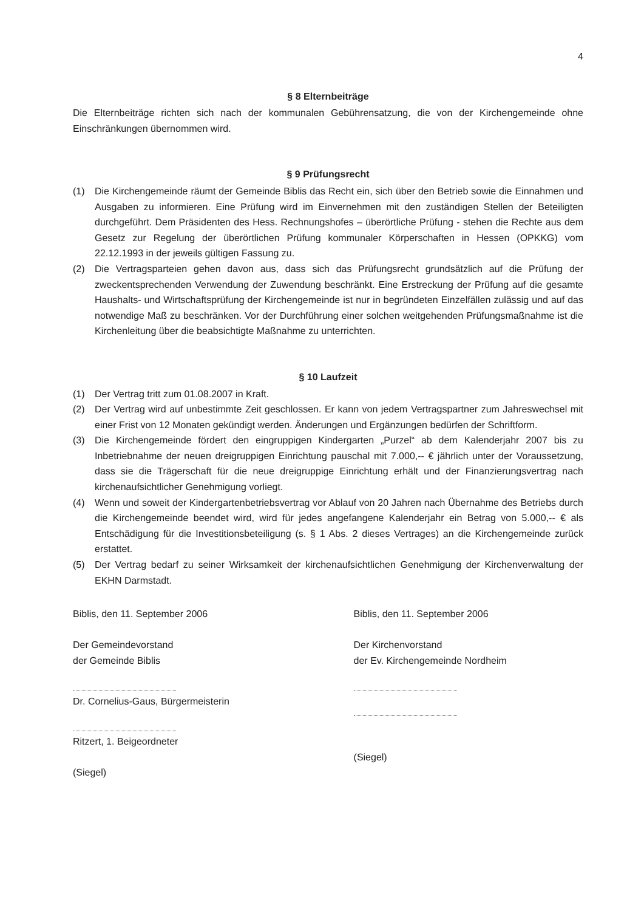4
§ 8 Elternbeiträge
Die Elternbeiträge richten sich nach der kommunalen Gebührensatzung, die von der Kirchengemeinde ohne Einschränkungen übernommen wird.
§ 9 Prüfungsrecht
(1) Die Kirchengemeinde räumt der Gemeinde Biblis das Recht ein, sich über den Betrieb sowie die Einnahmen und Ausgaben zu informieren. Eine Prüfung wird im Einvernehmen mit den zuständigen Stellen der Beteiligten durchgeführt. Dem Präsidenten des Hess. Rechnungshofes – überörtliche Prüfung - stehen die Rechte aus dem Gesetz zur Regelung der überörtlichen Prüfung kommunaler Körperschaften in Hessen (OPKKG) vom 22.12.1993 in der jeweils gültigen Fassung zu.
(2) Die Vertragsparteien gehen davon aus, dass sich das Prüfungsrecht grundsätzlich auf die Prüfung der zweckentsprechenden Verwendung der Zuwendung beschränkt. Eine Erstreckung der Prüfung auf die gesamte Haushalts- und Wirtschaftsprüfung der Kirchengemeinde ist nur in begründeten Einzelfällen zulässig und auf das notwendige Maß zu beschränken. Vor der Durchführung einer solchen weitgehenden Prüfungsmaßnahme ist die Kirchenleitung über die beabsichtigte Maßnahme zu unterrichten.
§ 10 Laufzeit
(1) Der Vertrag tritt zum 01.08.2007 in Kraft.
(2) Der Vertrag wird auf unbestimmte Zeit geschlossen. Er kann von jedem Vertragspartner zum Jahreswechsel mit einer Frist von 12 Monaten gekündigt werden. Änderungen und Ergänzungen bedürfen der Schriftform.
(3) Die Kirchengemeinde fördert den eingruppigen Kindergarten „Purzel“ ab dem Kalenderjahr 2007 bis zu Inbetriebnahme der neuen dreigruppigen Einrichtung pauschal mit 7.000,-- € jährlich unter der Voraussetzung, dass sie die Trägerschaft für die neue dreigruppige Einrichtung erhält und der Finanzierungsvertrag nach kirchenaufsichtlicher Genehmigung vorliegt.
(4) Wenn und soweit der Kindergartenbetriebsvertrag vor Ablauf von 20 Jahren nach Übernahme des Betriebs durch die Kirchengemeinde beendet wird, wird für jedes angefangene Kalenderjahr ein Betrag von 5.000,-- € als Entschädigung für die Investitionsbeteiligung (s. § 1 Abs. 2 dieses Vertrages) an die Kirchengemeinde zurück erstattet.
(5) Der Vertrag bedarf zu seiner Wirksamkeit der kirchenaufsichtlichen Genehmigung der Kirchenverwaltung der EKHN Darmstadt.
Biblis, den 11. September 2006
Der Gemeindevorstand
der Gemeinde Biblis
Dr. Cornelius-Gaus, Bürgermeisterin
Ritzert, 1. Beigeordneter
(Siegel)
Biblis, den 11. September 2006
Der Kirchenvorstand
der Ev. Kirchengemeinde Nordheim
(Siegel)